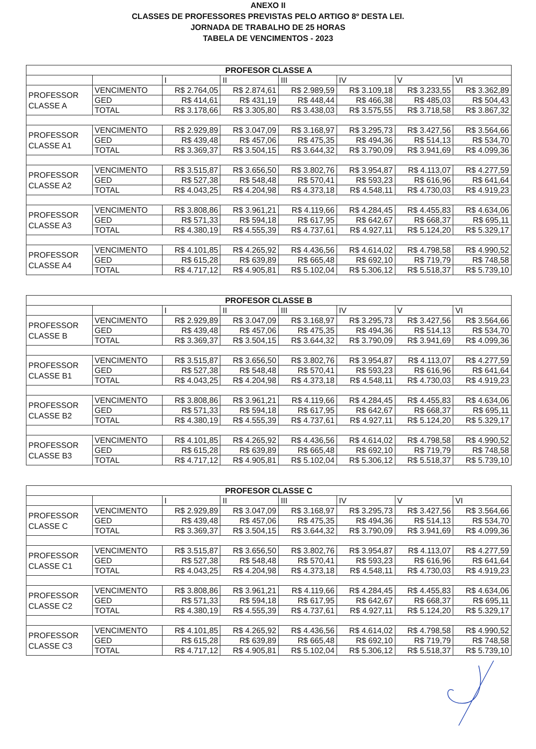ANEXO II
CLASSES DE PROFESSORES PREVISTAS PELO ARTIGO 8º DESTA LEI.
JORNADA DE TRABALHO DE 25 HORAS
TABELA DE VENCIMENTOS - 2023
| PROFESOR CLASSE A | | | | | | | |
| --- | --- | --- | --- | --- | --- | --- | --- |
| | | I | II | III | IV | V | VI |
| PROFESSOR CLASSE A | VENCIMENTO | R$ 2.764,05 | R$ 2.874,61 | R$ 2.989,59 | R$ 3.109,18 | R$ 3.233,55 | R$ 3.362,89 |
| | GED | R$ 414,61 | R$ 431,19 | R$ 448,44 | R$ 466,38 | R$ 485,03 | R$ 504,43 |
| | TOTAL | R$ 3.178,66 | R$ 3.305,80 | R$ 3.438,03 | R$ 3.575,55 | R$ 3.718,58 | R$ 3.867,32 |
| PROFESSOR CLASSE A1 | VENCIMENTO | R$ 2.929,89 | R$ 3.047,09 | R$ 3.168,97 | R$ 3.295,73 | R$ 3.427,56 | R$ 3.564,66 |
| | GED | R$ 439,48 | R$ 457,06 | R$ 475,35 | R$ 494,36 | R$ 514,13 | R$ 534,70 |
| | TOTAL | R$ 3.369,37 | R$ 3.504,15 | R$ 3.644,32 | R$ 3.790,09 | R$ 3.941,69 | R$ 4.099,36 |
| PROFESSOR CLASSE A2 | VENCIMENTO | R$ 3.515,87 | R$ 3.656,50 | R$ 3.802,76 | R$ 3.954,87 | R$ 4.113,07 | R$ 4.277,59 |
| | GED | R$ 527,38 | R$ 548,48 | R$ 570,41 | R$ 593,23 | R$ 616,96 | R$ 641,64 |
| | TOTAL | R$ 4.043,25 | R$ 4.204,98 | R$ 4.373,18 | R$ 4.548,11 | R$ 4.730,03 | R$ 4.919,23 |
| PROFESSOR CLASSE A3 | VENCIMENTO | R$ 3.808,86 | R$ 3.961,21 | R$ 4.119,66 | R$ 4.284,45 | R$ 4.455,83 | R$ 4.634,06 |
| | GED | R$ 571,33 | R$ 594,18 | R$ 617,95 | R$ 642,67 | R$ 668,37 | R$ 695,11 |
| | TOTAL | R$ 4.380,19 | R$ 4.555,39 | R$ 4.737,61 | R$ 4.927,11 | R$ 5.124,20 | R$ 5.329,17 |
| PROFESSOR CLASSE A4 | VENCIMENTO | R$ 4.101,85 | R$ 4.265,92 | R$ 4.436,56 | R$ 4.614,02 | R$ 4.798,58 | R$ 4.990,52 |
| | GED | R$ 615,28 | R$ 639,89 | R$ 665,48 | R$ 692,10 | R$ 719,79 | R$ 748,58 |
| | TOTAL | R$ 4.717,12 | R$ 4.905,81 | R$ 5.102,04 | R$ 5.306,12 | R$ 5.518,37 | R$ 5.739,10 |
| PROFESOR CLASSE B | | | | | | | |
| --- | --- | --- | --- | --- | --- | --- | --- |
| | | I | II | III | IV | V | VI |
| PROFESSOR CLASSE B | VENCIMENTO | R$ 2.929,89 | R$ 3.047,09 | R$ 3.168,97 | R$ 3.295,73 | R$ 3.427,56 | R$ 3.564,66 |
| | GED | R$ 439,48 | R$ 457,06 | R$ 475,35 | R$ 494,36 | R$ 514,13 | R$ 534,70 |
| | TOTAL | R$ 3.369,37 | R$ 3.504,15 | R$ 3.644,32 | R$ 3.790,09 | R$ 3.941,69 | R$ 4.099,36 |
| PROFESSOR CLASSE B1 | VENCIMENTO | R$ 3.515,87 | R$ 3.656,50 | R$ 3.802,76 | R$ 3.954,87 | R$ 4.113,07 | R$ 4.277,59 |
| | GED | R$ 527,38 | R$ 548,48 | R$ 570,41 | R$ 593,23 | R$ 616,96 | R$ 641,64 |
| | TOTAL | R$ 4.043,25 | R$ 4.204,98 | R$ 4.373,18 | R$ 4.548,11 | R$ 4.730,03 | R$ 4.919,23 |
| PROFESSOR CLASSE B2 | VENCIMENTO | R$ 3.808,86 | R$ 3.961,21 | R$ 4.119,66 | R$ 4.284,45 | R$ 4.455,83 | R$ 4.634,06 |
| | GED | R$ 571,33 | R$ 594,18 | R$ 617,95 | R$ 642,67 | R$ 668,37 | R$ 695,11 |
| | TOTAL | R$ 4.380,19 | R$ 4.555,39 | R$ 4.737,61 | R$ 4.927,11 | R$ 5.124,20 | R$ 5.329,17 |
| PROFESSOR CLASSE B3 | VENCIMENTO | R$ 4.101,85 | R$ 4.265,92 | R$ 4.436,56 | R$ 4.614,02 | R$ 4.798,58 | R$ 4.990,52 |
| | GED | R$ 615,28 | R$ 639,89 | R$ 665,48 | R$ 692,10 | R$ 719,79 | R$ 748,58 |
| | TOTAL | R$ 4.717,12 | R$ 4.905,81 | R$ 5.102,04 | R$ 5.306,12 | R$ 5.518,37 | R$ 5.739,10 |
| PROFESOR CLASSE C | | | | | | | |
| --- | --- | --- | --- | --- | --- | --- | --- |
| | | I | II | III | IV | V | VI |
| PROFESSOR CLASSE C | VENCIMENTO | R$ 2.929,89 | R$ 3.047,09 | R$ 3.168,97 | R$ 3.295,73 | R$ 3.427,56 | R$ 3.564,66 |
| | GED | R$ 439,48 | R$ 457,06 | R$ 475,35 | R$ 494,36 | R$ 514,13 | R$ 534,70 |
| | TOTAL | R$ 3.369,37 | R$ 3.504,15 | R$ 3.644,32 | R$ 3.790,09 | R$ 3.941,69 | R$ 4.099,36 |
| PROFESSOR CLASSE C1 | VENCIMENTO | R$ 3.515,87 | R$ 3.656,50 | R$ 3.802,76 | R$ 3.954,87 | R$ 4.113,07 | R$ 4.277,59 |
| | GED | R$ 527,38 | R$ 548,48 | R$ 570,41 | R$ 593,23 | R$ 616,96 | R$ 641,64 |
| | TOTAL | R$ 4.043,25 | R$ 4.204,98 | R$ 4.373,18 | R$ 4.548,11 | R$ 4.730,03 | R$ 4.919,23 |
| PROFESSOR CLASSE C2 | VENCIMENTO | R$ 3.808,86 | R$ 3.961,21 | R$ 4.119,66 | R$ 4.284,45 | R$ 4.455,83 | R$ 4.634,06 |
| | GED | R$ 571,33 | R$ 594,18 | R$ 617,95 | R$ 642,67 | R$ 668,37 | R$ 695,11 |
| | TOTAL | R$ 4.380,19 | R$ 4.555,39 | R$ 4.737,61 | R$ 4.927,11 | R$ 5.124,20 | R$ 5.329,17 |
| PROFESSOR CLASSE C3 | VENCIMENTO | R$ 4.101,85 | R$ 4.265,92 | R$ 4.436,56 | R$ 4.614,02 | R$ 4.798,58 | R$ 4.990,52 |
| | GED | R$ 615,28 | R$ 639,89 | R$ 665,48 | R$ 692,10 | R$ 719,79 | R$ 748,58 |
| | TOTAL | R$ 4.717,12 | R$ 4.905,81 | R$ 5.102,04 | R$ 5.306,12 | R$ 5.518,37 | R$ 5.739,10 |